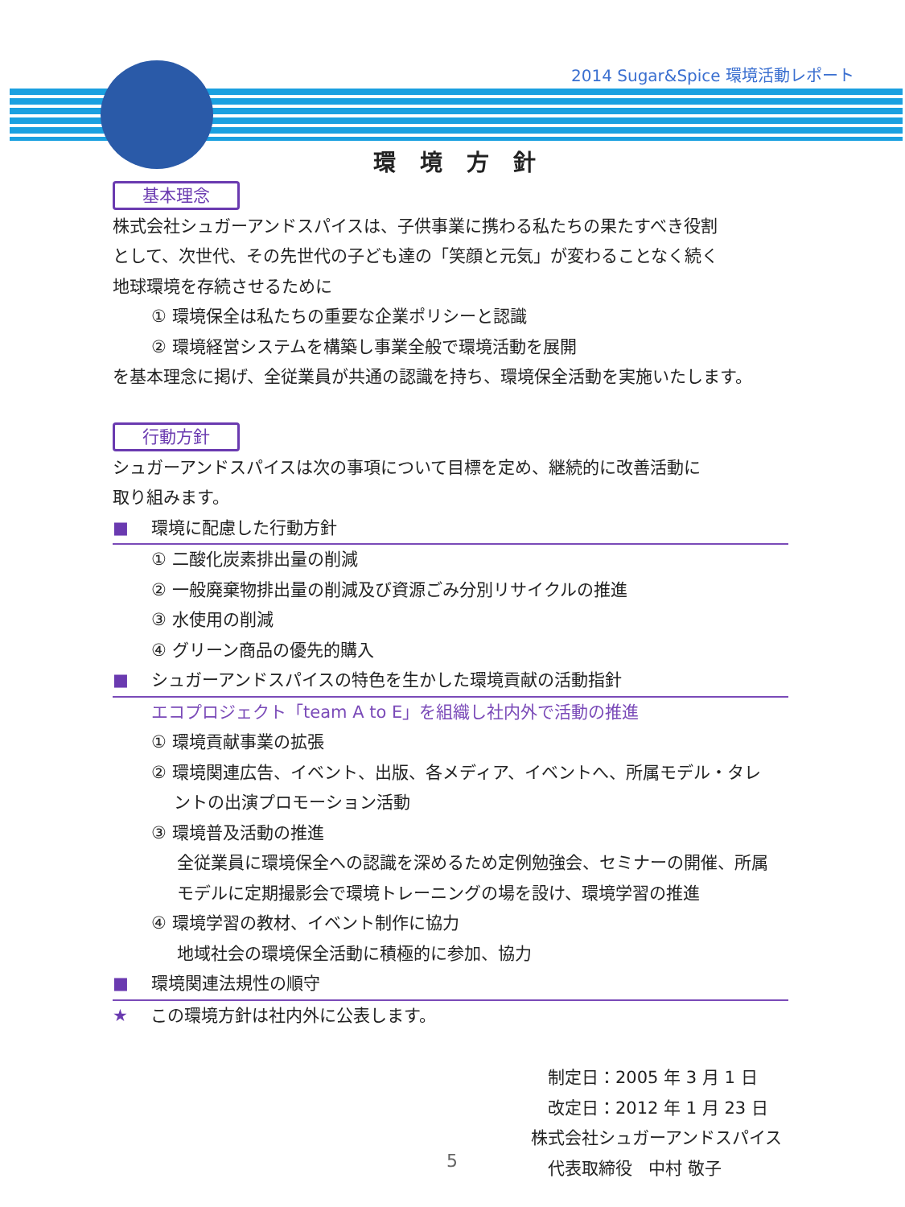2014 Sugar&Spice 環境活動レポート
環境方針
基本理念
株式会社シュガーアンドスパイスは、子供事業に携わる私たちの果たすべき役割
として、次世代、その先世代の子ども達の「笑顔と元気」が変わることなく続く
地球環境を存続させるために
① 環境保全は私たちの重要な企業ポリシーと認識
② 環境経営システムを構築し事業全般で環境活動を展開
を基本理念に掲げ、全従業員が共通の認識を持ち、環境保全活動を実施いたします。
行動方針
シュガーアンドスパイスは次の事項について目標を定め、継続的に改善活動に
取り組みます。
■ 環境に配慮した行動方針
① 二酸化炭素排出量の削減
② 一般廃棄物排出量の削減及び資源ごみ分別リサイクルの推進
③ 水使用の削減
④ グリーン商品の優先的購入
■ シュガーアンドスパイスの特色を生かした環境貢献の活動指針
エコプロジェクト「team A to E」を組織し社内外で活動の推進
① 環境貢献事業の拡張
② 環境関連広告、イベント、出版、各メディア、イベントへ、所属モデル・タレ
  ントの出演プロモーション活動
③ 環境普及活動の推進
全従業員に環境保全への認識を深めるため定例勉強会、セミナーの開催、所属
モデルに定期撮影会で環境トレーニングの場を設け、環境学習の推進
④ 環境学習の教材、イベント制作に協力
地域社会の環境保全活動に積極的に参加、協力
■ 環境関連法規性の順守
★ この環境方針は社内外に公表します。
 制定日：2005 年 3 月 1 日
 改定日：2012 年 1 月 23 日
株式会社シュガーアンドスパイス
 代表取締役 中村 敬子
5